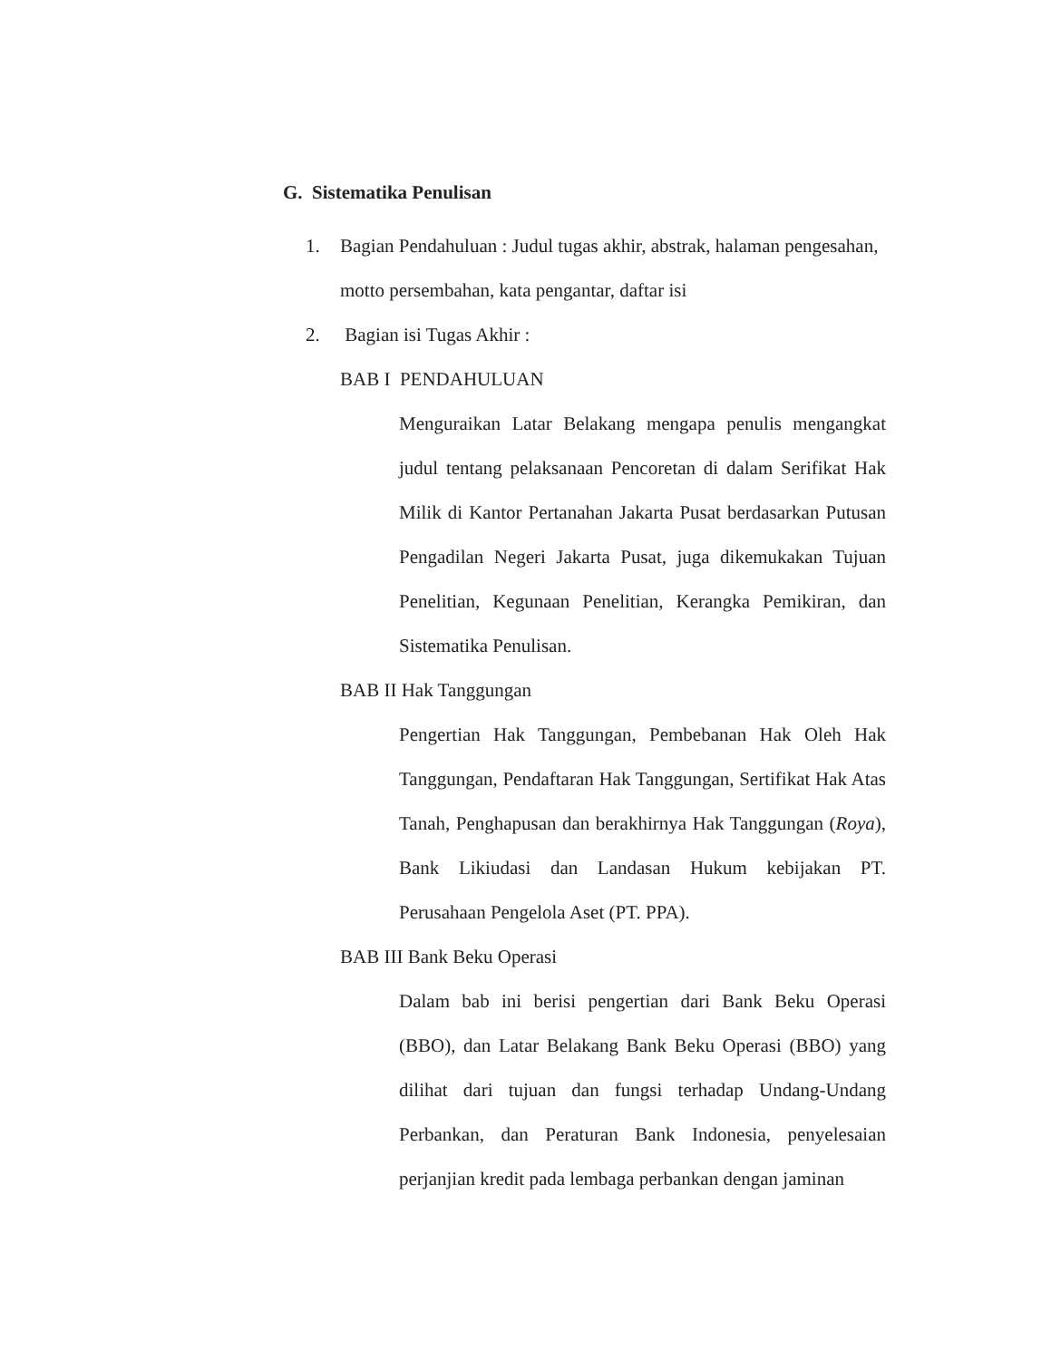G. Sistematika Penulisan
1. Bagian Pendahuluan : Judul tugas akhir, abstrak, halaman pengesahan, motto persembahan, kata pengantar, daftar isi
2. Bagian isi Tugas Akhir :
BAB I PENDAHULUAN
Menguraikan Latar Belakang mengapa penulis mengangkat judul tentang pelaksanaan Pencoretan di dalam Serifikat Hak Milik di Kantor Pertanahan Jakarta Pusat berdasarkan Putusan Pengadilan Negeri Jakarta Pusat, juga dikemukakan Tujuan Penelitian, Kegunaan Penelitian, Kerangka Pemikiran, dan Sistematika Penulisan.
BAB II Hak Tanggungan
Pengertian Hak Tanggungan, Pembebanan Hak Oleh Hak Tanggungan, Pendaftaran Hak Tanggungan, Sertifikat Hak Atas Tanah, Penghapusan dan berakhirnya Hak Tanggungan (Roya), Bank Likiudasi dan Landasan Hukum kebijakan PT. Perusahaan Pengelola Aset (PT. PPA).
BAB III Bank Beku Operasi
Dalam bab ini berisi pengertian dari Bank Beku Operasi (BBO), dan Latar Belakang Bank Beku Operasi (BBO) yang dilihat dari tujuan dan fungsi terhadap Undang-Undang Perbankan, dan Peraturan Bank Indonesia, penyelesaian perjanjian kredit pada lembaga perbankan dengan jaminan